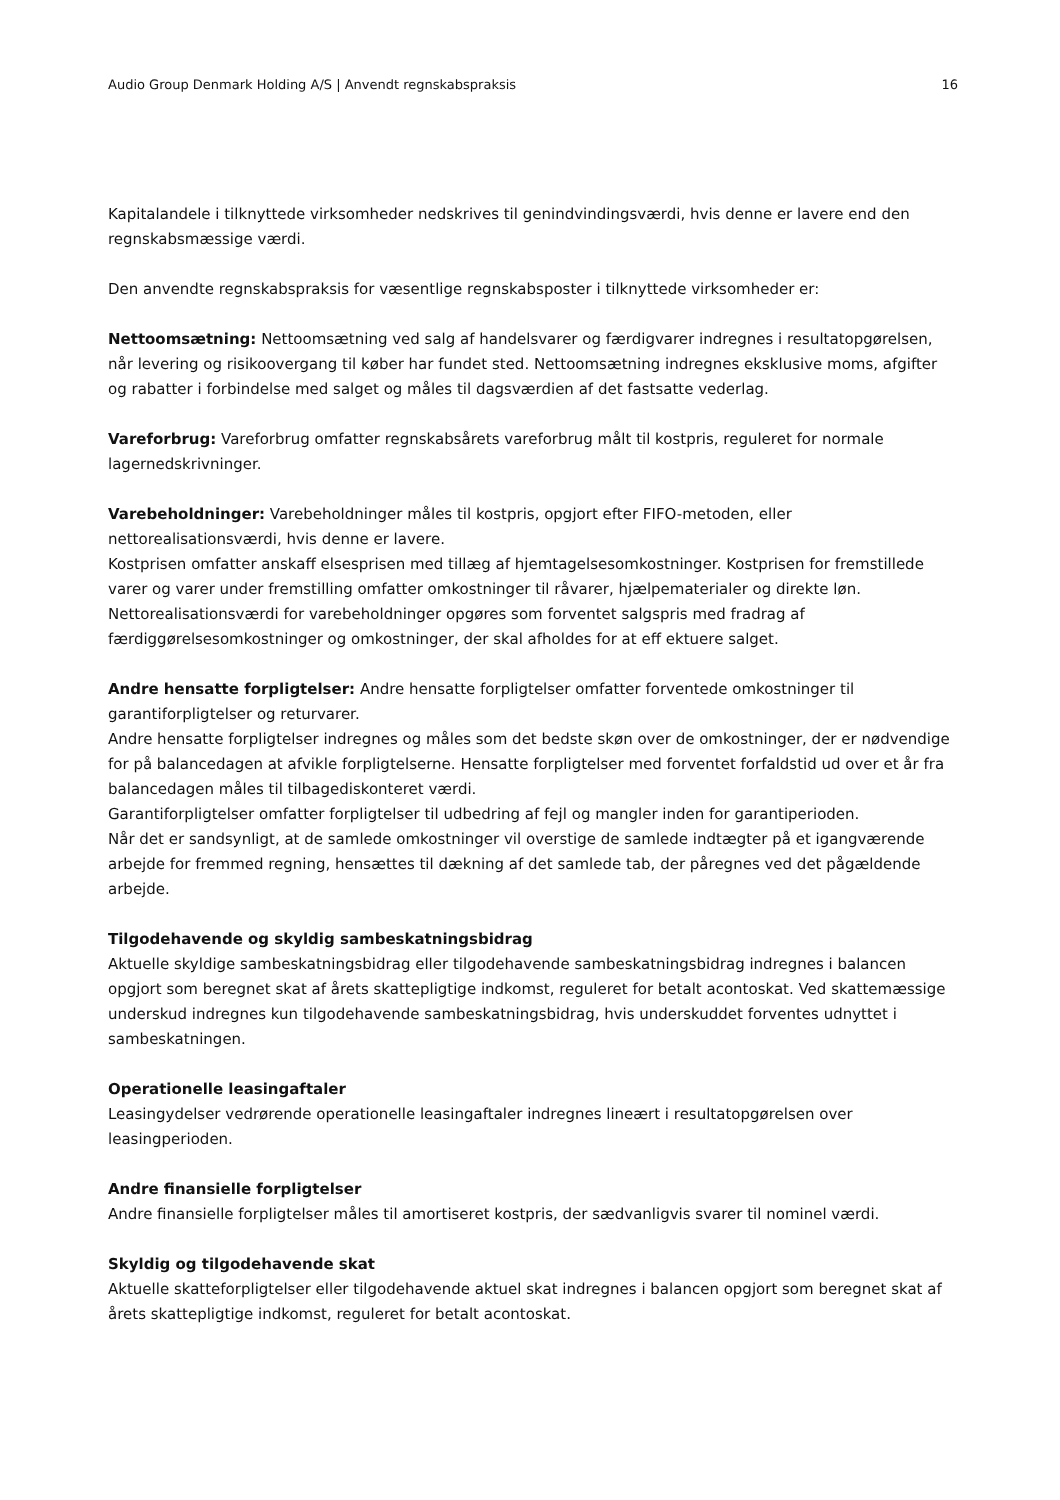Audio Group Denmark Holding A/S | Anvendt regnskabspraksis 16
Kapitalandele i tilknyttede virksomheder nedskrives til genindvindingsværdi, hvis denne er lavere end den regnskabsmæssige værdi.
Den anvendte regnskabspraksis for væsentlige regnskabsposter i tilknyttede virksomheder er:
Nettoomsætning: Nettoomsætning ved salg af handelsvarer og færdigvarer indregnes i resultatopgørelsen, når levering og risikoovergang til køber har fundet sted. Nettoomsætning indregnes eksklusive moms, afgifter og rabatter i forbindelse med salget og måles til dagsværdien af det fastsatte vederlag.
Vareforbrug: Vareforbrug omfatter regnskabsårets vareforbrug målt til kostpris, reguleret for normale lagernedskrivninger.
Varebeholdninger: Varebeholdninger måles til kostpris, opgjort efter FIFO-metoden, eller nettorealisationsværdi, hvis denne er lavere.
Kostprisen omfatter anskaff elsesprisen med tillæg af hjemtagelsesomkostninger. Kostprisen for fremstillede varer og varer under fremstilling omfatter omkostninger til råvarer, hjælpematerialer og direkte løn.
Nettorealisationsværdi for varebeholdninger opgøres som forventet salgspris med fradrag af færdiggørelsesomkostninger og omkostninger, der skal afholdes for at eff ektuere salget.
Andre hensatte forpligtelser: Andre hensatte forpligtelser omfatter forventede omkostninger til garantiforpligtelser og returvarer.
Andre hensatte forpligtelser indregnes og måles som det bedste skøn over de omkostninger, der er nødvendige for på balancedagen at afvikle forpligtelserne. Hensatte forpligtelser med forventet forfaldstid ud over et år fra balancedagen måles til tilbagediskonteret værdi.
Garantiforpligtelser omfatter forpligtelser til udbedring af fejl og mangler inden for garantiperioden.
Når det er sandsynligt, at de samlede omkostninger vil overstige de samlede indtægter på et igangværende arbejde for fremmed regning, hensættes til dækning af det samlede tab, der påregnes ved det pågældende arbejde.
Tilgodehavende og skyldig sambeskatningsbidrag
Aktuelle skyldige sambeskatningsbidrag eller tilgodehavende sambeskatningsbidrag indregnes i balancen opgjort som beregnet skat af årets skattepligtige indkomst, reguleret for betalt acontoskat. Ved skattemæssige underskud indregnes kun tilgodehavende sambeskatningsbidrag, hvis underskuddet forventes udnyttet i sambeskatningen.
Operationelle leasingaftaler
Leasingydelser vedrørende operationelle leasingaftaler indregnes lineært i resultatopgørelsen over leasingperioden.
Andre finansielle forpligtelser
Andre finansielle forpligtelser måles til amortiseret kostpris, der sædvanligvis svarer til nominel værdi.
Skyldig og tilgodehavende skat
Aktuelle skatteforpligtelser eller tilgodehavende aktuel skat indregnes i balancen opgjort som beregnet skat af årets skattepligtige indkomst, reguleret for betalt acontoskat.